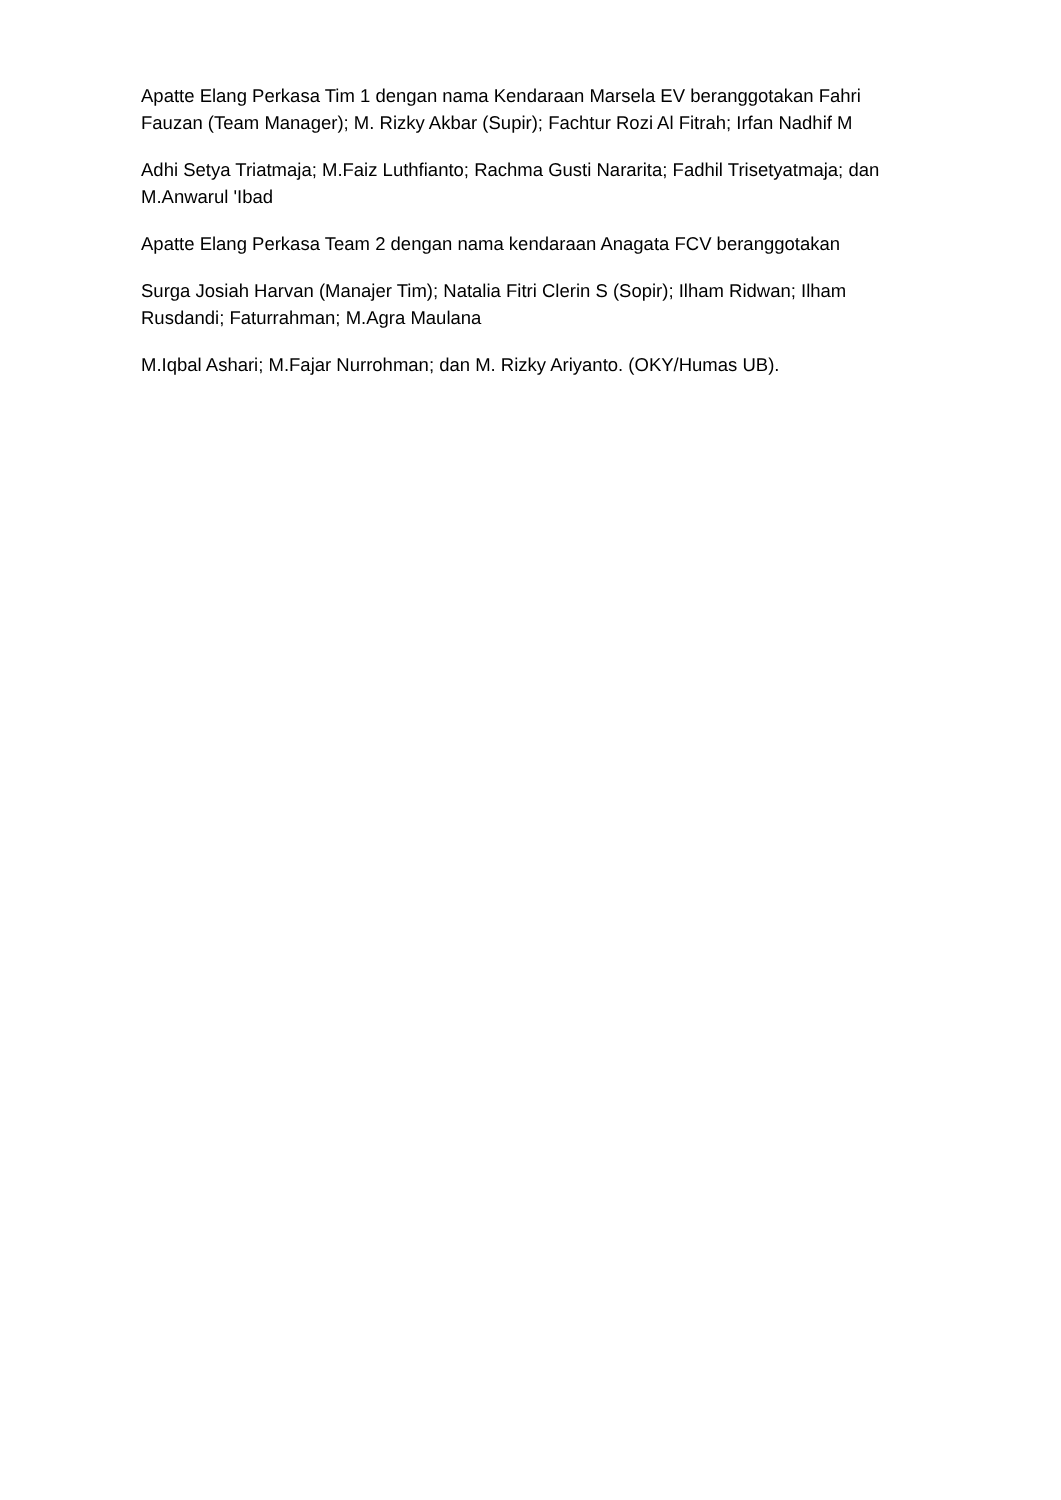Apatte Elang Perkasa Tim 1 dengan nama Kendaraan Marsela EV beranggotakan Fahri Fauzan (Team Manager); M. Rizky Akbar (Supir); Fachtur Rozi Al Fitrah; Irfan Nadhif M
Adhi Setya Triatmaja; M.Faiz Luthfianto; Rachma Gusti Nararita; Fadhil Trisetyatmaja; dan M.Anwarul 'Ibad
Apatte Elang Perkasa Team 2 dengan nama kendaraan Anagata FCV beranggotakan
Surga Josiah Harvan (Manajer Tim); Natalia Fitri Clerin S (Sopir); Ilham Ridwan; Ilham Rusdandi; Faturrahman; M.Agra Maulana
M.Iqbal Ashari; M.Fajar Nurrohman; dan M. Rizky Ariyanto. (OKY/Humas UB).